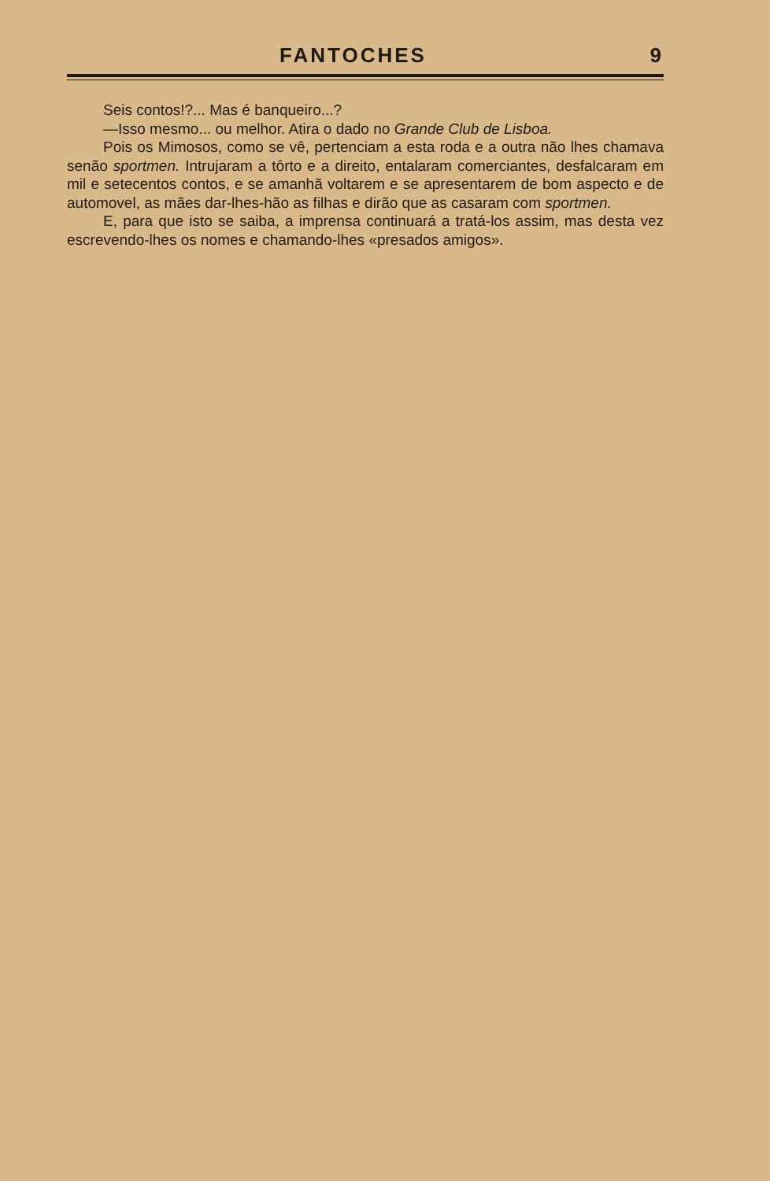FANTOCHES 9
Seis contos!?... Mas é banqueiro...?
—Isso mesmo... ou melhor. Atira o dado no Grande Club de Lisboa.
Pois os Mimosos, como se vê, pertenciam a esta roda e a outra não lhes chamava senão sportmen. Intrujaram a tôrto e a direito, entalaram comerciantes, desfalcaram em mil e setecentos contos, e se amanhã voltarem e se apresentarem de bom aspecto e de automovel, as mães dar-lhes-hão as filhas e dirão que as casaram com sportmen.
E, para que isto se saiba, a imprensa continuará a tratá-los assim, mas desta vez escrevendo-lhes os nomes e chamando-lhes «presados amigos».